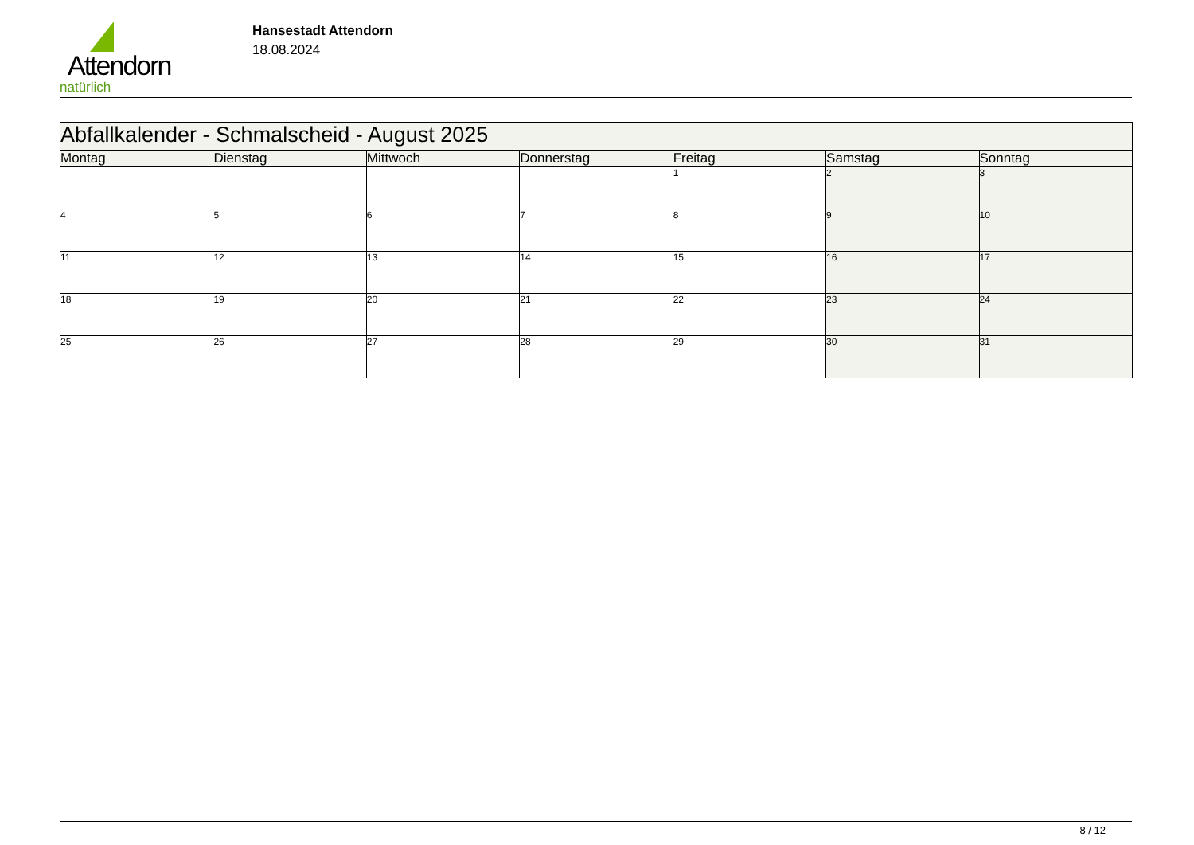Attendorn
natürlich
Hansestadt Attendorn
18.08.2024
| Abfallkalender - Schmalscheid - August 2025 | | | | | | |
| Montag | Dienstag | Mittwoch | Donnerstag | Freitag | Samstag | Sonntag |
| | | | | 1 | 2 | 3 |
| 4 | 5 | 6 | 7 | 8 | 9 | 10 |
| 11 | 12 | 13 | 14 | 15 | 16 | 17 |
| 18 | 19 | 20 | 21 | 22 | 23 | 24 |
| 25 | 26 | 27 | 28 | 29 | 30 | 31 |
8 / 12